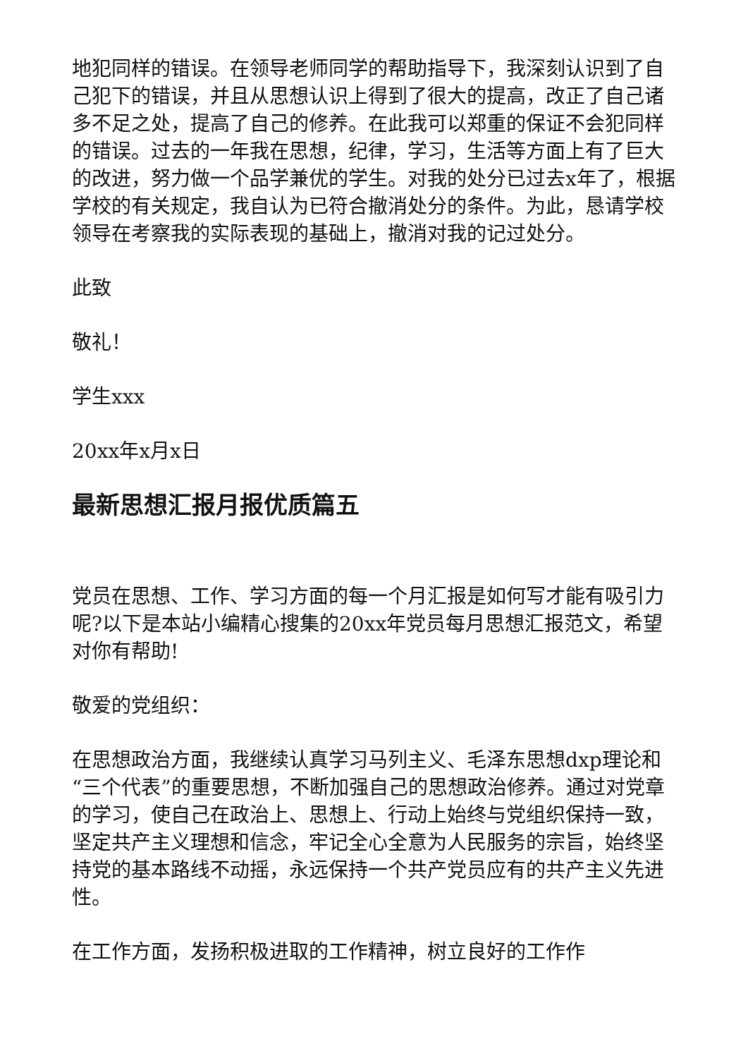地犯同样的错误。在领导老师同学的帮助指导下，我深刻认识到了自己犯下的错误，并且从思想认识上得到了很大的提高，改正了自己诸多不足之处，提高了自己的修养。在此我可以郑重的保证不会犯同样的错误。过去的一年我在思想，纪律，学习，生活等方面上有了巨大的改进，努力做一个品学兼优的学生。对我的处分已过去x年了，根据学校的有关规定，我自认为已符合撤消处分的条件。为此，恳请学校领导在考察我的实际表现的基础上，撤消对我的记过处分。
此致
敬礼！
学生xxx
20xx年x月x日
最新思想汇报月报优质篇五
党员在思想、工作、学习方面的每一个月汇报是如何写才能有吸引力呢?以下是本站小编精心搜集的20xx年党员每月思想汇报范文，希望对你有帮助!
敬爱的党组织：
在思想政治方面，我继续认真学习马列主义、毛泽东思想dxp理论和“三个代表”的重要思想，不断加强自己的思想政治修养。通过对党章的学习，使自己在政治上、思想上、行动上始终与党组织保持一致，坚定共产主义理想和信念，牢记全心全意为人民服务的宗旨，始终坚持党的基本路线不动摇，永远保持一个共产党员应有的共产主义先进性。
在工作方面，发扬积极进取的工作精神，树立良好的工作作